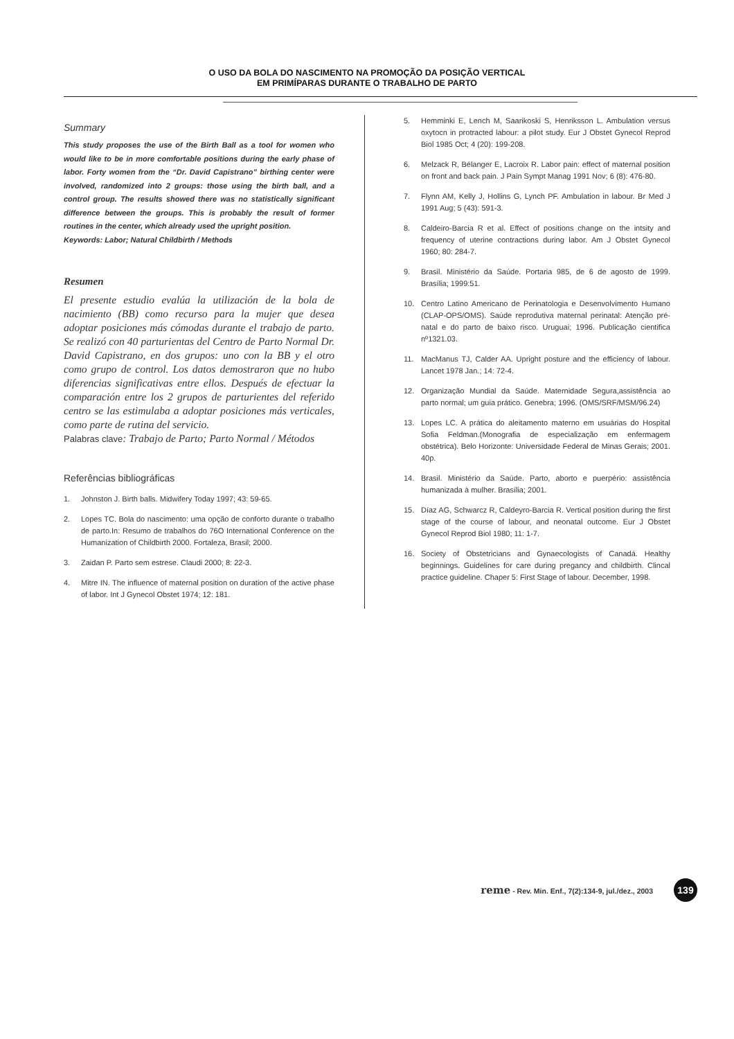O USO DA BOLA DO NASCIMENTO NA PROMOÇÃO DA POSIÇÃO VERTICAL
EM PRIMÍPARAS DURANTE O TRABALHO DE PARTO
Summary
This study proposes the use of the Birth Ball as a tool for women who would like to be in more comfortable positions during the early phase of labor. Forty women from the “Dr. David Capistrano” birthing center were involved, randomized into 2 groups: those using the birth ball, and a control group. The results showed there was no statistically significant difference between the groups. This is probably the result of former routines in the center, which already used the upright position.
Keywords: Labor; Natural Childbirth / Methods
Resumen
El presente estudio evalúa la utilización de la bola de nacimiento (BB) como recurso para la mujer que desea adoptar posiciones más cómodas durante el trabajo de parto. Se realizó con 40 parturientas del Centro de Parto Normal Dr. David Capistrano, en dos grupos: uno con la BB y el otro como grupo de control. Los datos demostraron que no hubo diferencias significativas entre ellos. Después de efectuar la comparación entre los 2 grupos de parturientes del referido centro se las estimulaba a adoptar posiciones más verticales, como parte de rutina del servicio.
Palabras clave: Trabajo de Parto; Parto Normal / Métodos
Referências bibliográficas
1. Johnston J. Birth balls. Midwifery Today 1997; 43: 59-65.
2. Lopes TC. Bola do nascimento: uma opção de conforto durante o trabalho de parto.In: Resumo de trabalhos do 76O International Conference on the Humanization of Childbirth 2000. Fortaleza, Brasil; 2000.
3. Zaidan P. Parto sem estrese. Claudi 2000; 8: 22-3.
4. Mitre IN. The influence of maternal position on duration of the active phase of labor. Int J Gynecol Obstet 1974; 12: 181.
5. Hemminki E, Lench M, Saarikoski S, Henriksson L. Ambulation versus oxytocn in protracted labour: a pilot study. Eur J Obstet Gynecol Reprod Biol 1985 Oct; 4 (20): 199-208.
6. Melzack R, Bélanger E, Lacroix R. Labor pain: effect of maternal position on front and back pain. J Pain Sympt Manag 1991 Nov; 6 (8): 476-80.
7. Flynn AM, Kelly J, Hollins G, Lynch PF. Ambulation in labour. Br Med J 1991 Aug; 5 (43): 591-3.
8. Caldeiro-Barcia R et al. Effect of positions change on the intsity and frequency of uterine contractions during labor. Am J Obstet Gynecol 1960; 80: 284-7.
9. Brasil. Ministério da Saúde. Portaria 985, de 6 de agosto de 1999. Brasília; 1999:51.
10. Centro Latino Americano de Perinatologia e Desenvolvimento Humano (CLAP-OPS/OMS). Saúde reprodutiva maternal perinatal: Atenção pré-natal e do parto de baixo risco. Uruguai; 1996. Publicação cientifica nº1321.03.
11. MacManus TJ, Calder AA. Upright posture and the efficiency of labour. Lancet 1978 Jan.; 14: 72-4.
12. Organização Mundial da Saúde. Maternidade Segura,assistência ao parto normal; um guia prático. Genebra; 1996. (OMS/SRF/MSM/96.24)
13. Lopes LC. A prática do aleitamento materno em usuárias do Hospital Sofia Feldman.(Monografia de especialização em enfermagem obstétrica). Belo Horizonte: Universidade Federal de Minas Gerais; 2001. 40p.
14. Brasil. Ministério da Saúde. Parto, aborto e puerpério: assistência humanizada à mulher. Brasília; 2001.
15. Díaz AG, Schwarcz R, Caldeyro-Barcia R. Vertical position during the first stage of the course of labour, and neonatal outcome. Eur J Obstet Gynecol Reprod Biol 1980; 11: 1-7.
16. Society of Obstetricians and Gynaecologists of Canadá. Healthy beginnings. Guidelines for care during pregancy and childbirth. Clincal practice guideline. Chaper 5: First Stage of labour. December, 1998.
reme - Rev. Min. Enf., 7(2):134-9, jul./dez., 2003 139